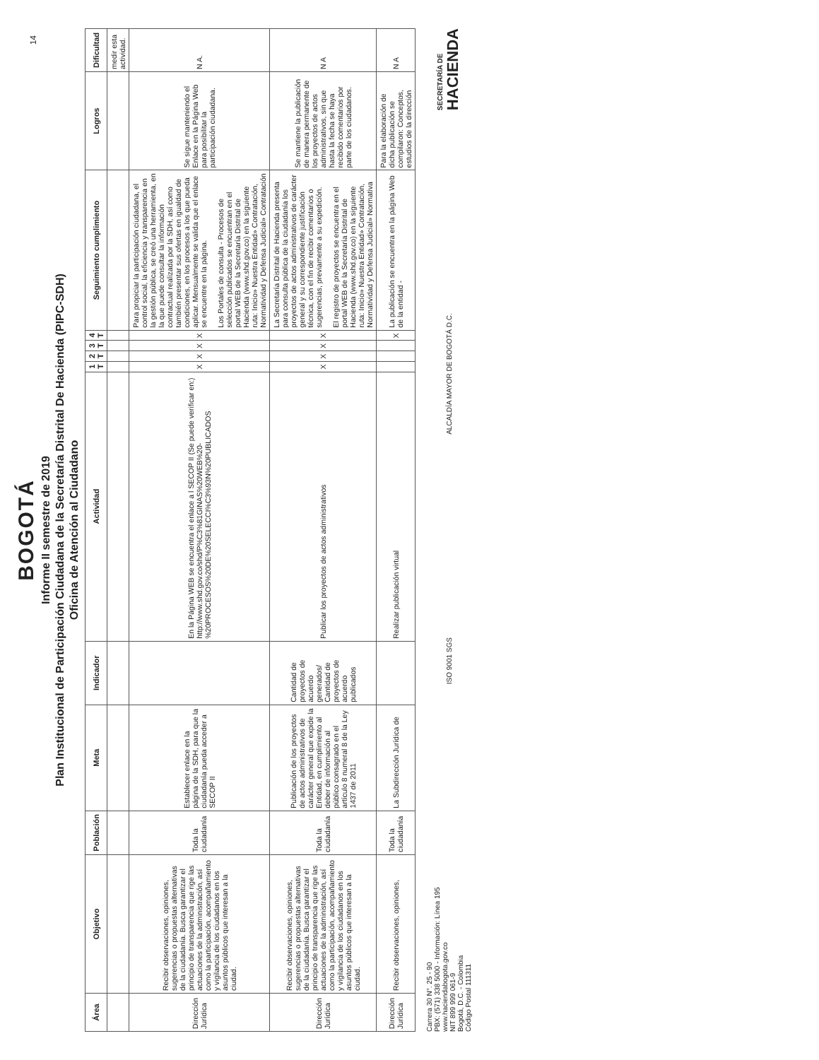14
BOGOTÁ
Informe II semestre de 2019
Plan Institucional de Participación Ciudadana de la Secretaría Distrital De Hacienda (PIPC-SDH)
Oficina de Atención al Ciudadano
| Área | Objetivo | Población | Meta | Indicador | Actividad | 1 T | 2 T | 3 T | 4 T | Seguimiento cumplimiento | Logros | Dificultad |
| --- | --- | --- | --- | --- | --- | --- | --- | --- | --- | --- | --- | --- |
| | | | | | | | | | | | | medir esta actividad. |
| Dirección Jurídica | Recibir observaciones, opiniones, sugerencias o propuestas alternativas de la ciudadanía. Busca garantizar el principio de transparencia que rige las actuaciones de la administración, así como la participación, acompañamiento y vigilancia de los ciudadanos en los asuntos públicos que interesan a la ciudad. | Toda la ciudadanía | Establecer enlace en la página de la SDH, para que la ciudadanía pueda acceder a SECOP II | | En la Página WEB se encuentra el enlace a l SECOP II (Se puede verificar en:) http://www.shd.gov.co/shd/P%C3%81GINAS%20WEB%20-%20PROCESOS%20DE%20SELECCI%C3%93N%20PUBLICADOS | X | X | X | X | Para propiciar la participación ciudadana, el control social, la eficiencia y transparencia en la gestión pública, se creó una herramienta, en la que puede consultar la información contractual realizada por la SDH, así como también presentar sus ofertas en igualdad de condiciones, en los procesos a los que pueda aplicar. Mensualmente se valida que el enlace se encuentre en la página. Los Portales de consulta - Procesos de selección publicados se encuentran en el portal WEB de la Secretaría Distrital de Hacienda (www.shd.gov.co) en la siguiente ruta: Inicio» Nuestra Entidad» Contratación, Normatividad y Defensa Judicial» Contratación | Se sigue manteniendo el Enlace en la Página Web para posibilitar la participación ciudadana. | N A. |
| Dirección Jurídica | Recibir observaciones, opiniones, sugerencias o propuestas alternativas de la ciudadanía. Busca garantizar el principio de transparencia que rige las actuaciones de la administración, así como la participación, acompañamiento y vigilancia de los ciudadanos en los asuntos públicos que interesan a la ciudad. | Toda la ciudadanía | Publicación de los proyectos de actos administrativos de carácter general que expide la Entidad, en cumplimiento al deber de información al público consagrado en el artículo 8 numeral 8 de la Ley 1437 de 2011 | Cantidad de proyectos de acuerdo generados/ Cantidad de proyectos de acuerdo publicados | Publicar los proyectos de actos administrativos | X | X | X | X | La Secretaría Distrital de Hacienda presenta para consulta pública de la ciudadanía los proyectos de actos administrativos de carácter general y su correspondiente justificación técnica, con el fin de recibir comentarios o sugerencias, previamente a su expedición. El registro de proyectos se encuentra en el portal WEB de la Secretaría Distrital de Hacienda (www.shd.gov.co) en la siguiente ruta: Inicio» Nuestra Entidad» Contratación, Normatividad y Defensa Judicial» Normativa | Se mantiene la publicación de manera permanente de los proyectos de actos administrativos, sin que hasta la fecha se haya recibido comentarios por parte de los ciudadanos. | N A |
| Dirección Jurídica | Recibir observaciones, opiniones, | Toda la ciudadanía | La Subdirección Jurídica de | | Realizar publicación virtual | | | | X | La publicación se encuentra en la página Web de la entidad - | Para la elaboración de dicha publicación se compilaron: Conceptos, estudios de la dirección | N A |
Carrera 30 N°. 25 - 90
PBX: (571) 338 5000 - Información: Línea 195
www.haciendabogota.gov.co
NIT 899 999 061-9
Bogotá, D.C. - Colombia
Código Postal 111311
ISO 9001 SGS
ALCALDÍA MAYOR DE BOGOTÁ D.C.
SECRETARÍA DE
HACIENDA